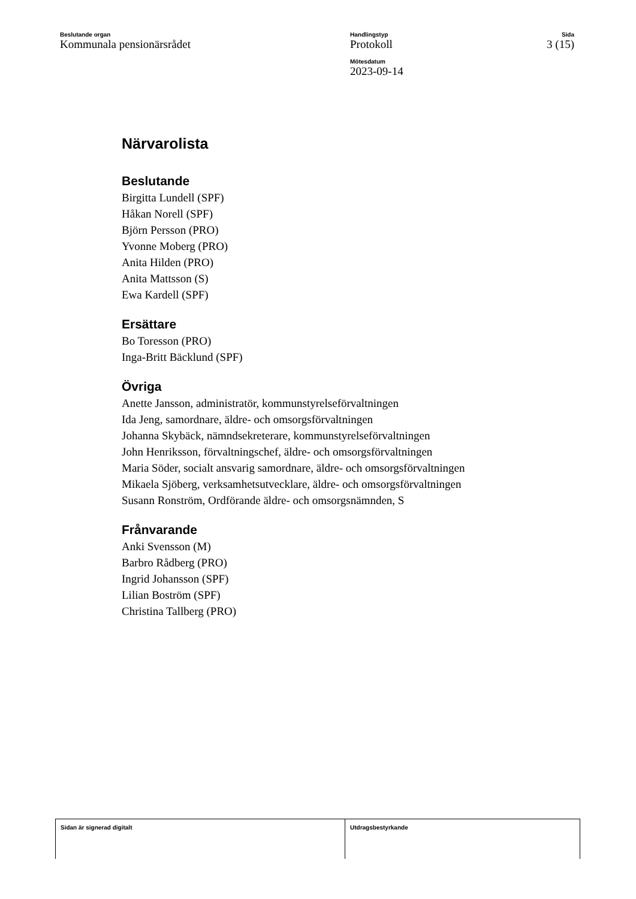Beslutande organ
Kommunala pensionärsrådet
Handlingstyp
Protokoll
Mötesdatum
2023-09-14
Sida
3 (15)
Närvarolista
Beslutande
Birgitta Lundell (SPF)
Håkan Norell (SPF)
Björn Persson (PRO)
Yvonne Moberg (PRO)
Anita Hilden (PRO)
Anita Mattsson (S)
Ewa Kardell (SPF)
Ersättare
Bo Toresson (PRO)
Inga-Britt Bäcklund (SPF)
Övriga
Anette Jansson, administratör, kommunstyrelseförvaltningen
Ida Jeng, samordnare, äldre- och omsorgsförvaltningen
Johanna Skybäck, nämndsekreterare, kommunstyrelseförvaltningen
John Henriksson, förvaltningschef, äldre- och omsorgsförvaltningen
Maria Söder, socialt ansvarig samordnare, äldre- och omsorgsförvaltningen
Mikaela Sjöberg, verksamhetsutvecklare, äldre- och omsorgsförvaltningen
Susann Ronström, Ordförande äldre- och omsorgsnämnden, S
Frånvarande
Anki Svensson (M)
Barbro Rådberg (PRO)
Ingrid Johansson (SPF)
Lilian Boström (SPF)
Christina Tallberg (PRO)
Sidan är signerad digitalt Utdragsbestyrkande